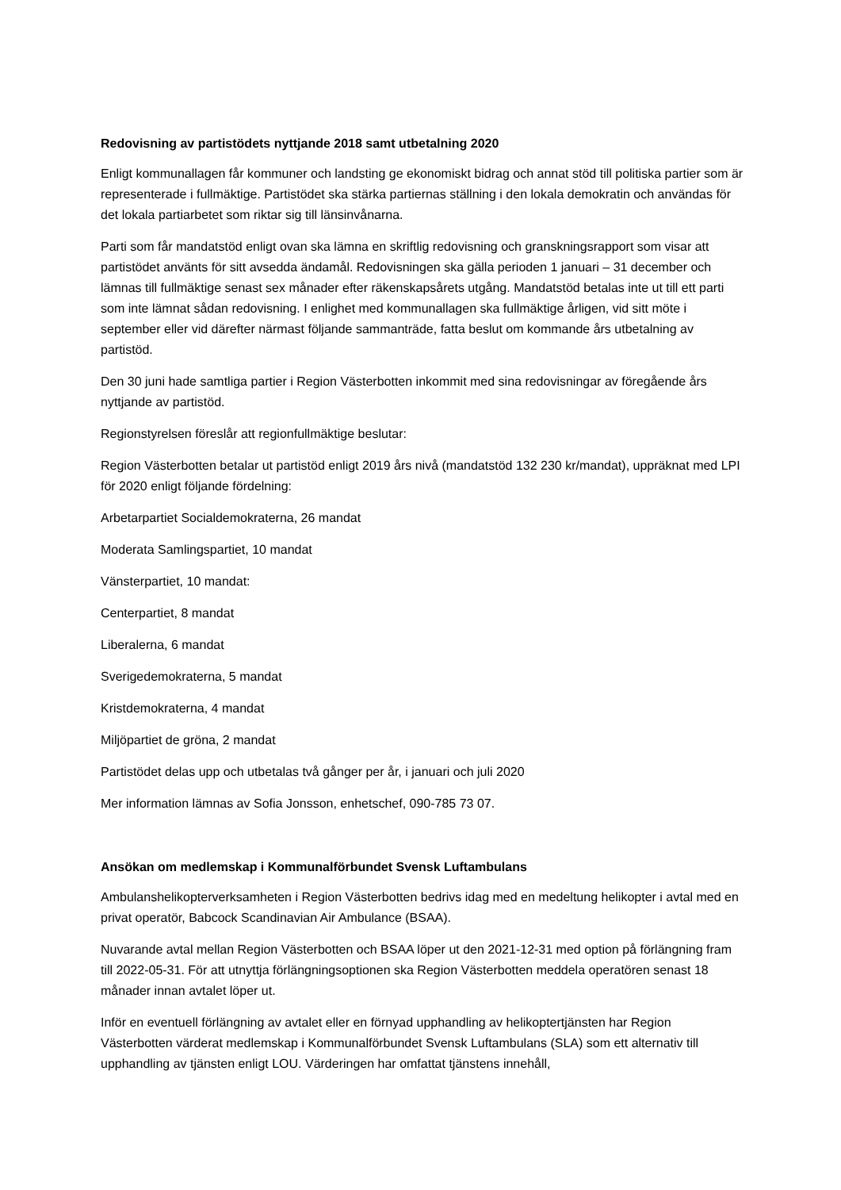Redovisning av partistödets nyttjande 2018 samt utbetalning 2020
Enligt kommunallagen får kommuner och landsting ge ekonomiskt bidrag och annat stöd till politiska partier som är representerade i fullmäktige. Partistödet ska stärka partiernas ställning i den lokala demokratin och användas för det lokala partiarbetet som riktar sig till länsinvånarna.
Parti som får mandatstöd enligt ovan ska lämna en skriftlig redovisning och granskningsrapport som visar att partistödet använts för sitt avsedda ändamål. Redovisningen ska gälla perioden 1 januari – 31 december och lämnas till fullmäktige senast sex månader efter räkenskapsårets utgång. Mandatstöd betalas inte ut till ett parti som inte lämnat sådan redovisning. I enlighet med kommunallagen ska fullmäktige årligen, vid sitt möte i september eller vid därefter närmast följande sammanträde, fatta beslut om kommande års utbetalning av partistöd.
Den 30 juni hade samtliga partier i Region Västerbotten inkommit med sina redovisningar av föregående års nyttjande av partistöd.
Regionstyrelsen föreslår att regionfullmäktige beslutar:
Region Västerbotten betalar ut partistöd enligt 2019 års nivå (mandatstöd 132 230 kr/mandat), uppräknat med LPI för 2020 enligt följande fördelning:
Arbetarpartiet Socialdemokraterna, 26 mandat
Moderata Samlingspartiet, 10 mandat
Vänsterpartiet, 10 mandat:
Centerpartiet, 8 mandat
Liberalerna, 6 mandat
Sverigedemokraterna, 5 mandat
Kristdemokraterna, 4 mandat
Miljöpartiet de gröna, 2 mandat
Partistödet delas upp och utbetalas två gånger per år, i januari och juli 2020
Mer information lämnas av Sofia Jonsson, enhetschef, 090-785 73 07.
Ansökan om medlemskap i Kommunalförbundet Svensk Luftambulans
Ambulanshelikopterverksamheten i Region Västerbotten bedrivs idag med en medeltung helikopter i avtal med en privat operatör, Babcock Scandinavian Air Ambulance (BSAA).
Nuvarande avtal mellan Region Västerbotten och BSAA löper ut den 2021-12-31 med option på förlängning fram till 2022-05-31. För att utnyttja förlängningsoptionen ska Region Västerbotten meddela operatören senast 18 månader innan avtalet löper ut.
Inför en eventuell förlängning av avtalet eller en förnyad upphandling av helikoptertjänsten har Region Västerbotten värderat medlemskap i Kommunalförbundet Svensk Luftambulans (SLA) som ett alternativ till upphandling av tjänsten enligt LOU. Värderingen har omfattat tjänstens innehåll,